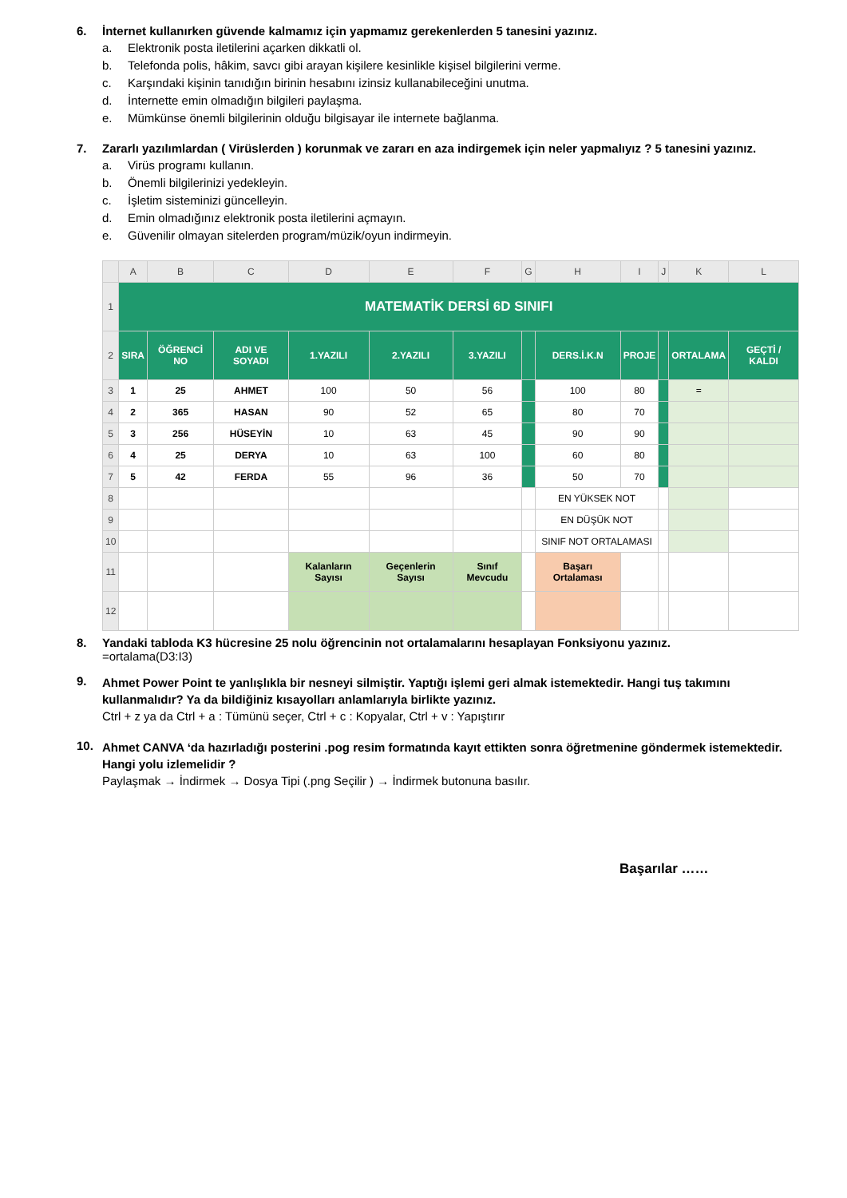6. İnternet kullanırken güvende kalmamız için yapmamız gerekenlerden 5 tanesini yazınız.
a. Elektronik posta iletilerini açarken dikkatli ol.
b. Telefonda polis, hâkim, savcı gibi arayan kişilere kesinlikle kişisel bilgilerini verme.
c. Karşındaki kişinin tanıdığın birinin hesabını izinsiz kullanabileceğini unutma.
d. İnternette emin olmadığın bilgileri paylaşma.
e. Mümkünse önemli bilgilerinin olduğu bilgisayar ile internete bağlanma.
7. Zararlı yazılımlardan ( Virüslerden ) korunmak ve zararı en aza indirgemek için neler yapmalıyız ? 5 tanesini yazınız.
a. Virüs programı kullanın.
b. Önemli bilgilerinizi yedekleyin.
c. İşletim sisteminizi güncelleyin.
d. Emin olmadığınız elektronik posta iletilerini açmayın.
e. Güvenilir olmayan sitelerden program/müzik/oyun indirmeyin.
| | A | B | C | D | E | F | G | H | I | J | K | L |
| 1 | MATEMATİK DERSİ 6D SINIFI | | | | | | | | | | | |
| 2 | SIRA | ÖĞRENCİ NO | ADI VE SOYADI | 1.YAZILI | 2.YAZILI | 3.YAZILI | | DERS.İ.K.N | PROJE | | ORTALAMA | GEÇTİ / KALDI |
| 3 | 1 | 25 | AHMET | 100 | 50 | 56 | | 100 | 80 | | = | |
| 4 | 2 | 365 | HASAN | 90 | 52 | 65 | | 80 | 70 | | | |
| 5 | 3 | 256 | HÜSEYİN | 10 | 63 | 45 | | 90 | 90 | | | |
| 6 | 4 | 25 | DERYA | 10 | 63 | 100 | | 60 | 80 | | | |
| 7 | 5 | 42 | FERDA | 55 | 96 | 36 | | 50 | 70 | | | |
| 8 | | | | | | | | EN YÜKSEK NOT | | | | |
| 9 | | | | | | | | EN DÜŞÜK NOT | | | | |
| 10 | | | | | | | | SINIF NOT ORTALAMASI | | | | |
| 11 | | | | Kalanların Sayısı | Geçenlerin Sayısı | Sınıf Mevcudu | | Başarı Ortalaması | | | | |
| 12 | | | | | | | | | | | | |
8. Yandaki tabloda K3 hücresine 25 nolu öğrencinin not ortalamalarını hesaplayan Fonksiyonu yazınız.
=ortalama(D3:I3)
9.
Ahmet Power Point te yanlışlıkla bir nesneyi silmiştir. Yaptığı işlemi geri almak istemektedir. Hangi tuş takımını kullanmalıdır? Ya da bildiğiniz kısayolları anlamlarıyla birlikte yazınız.
Ctrl + z ya da Ctrl + a : Tümünü seçer, Ctrl + c : Kopyalar, Ctrl + v : Yapıştırır
10.
Ahmet CANVA ‘da hazırladığı posterini .pog resim formatında kayıt ettikten sonra öğretmenine göndermek istemektedir. Hangi yolu izlemelidir ?
Paylaşmak → İndirmek → Dosya Tipi (.png Seçilir ) → İndirmek butonuna basılır.
Başarılar ……